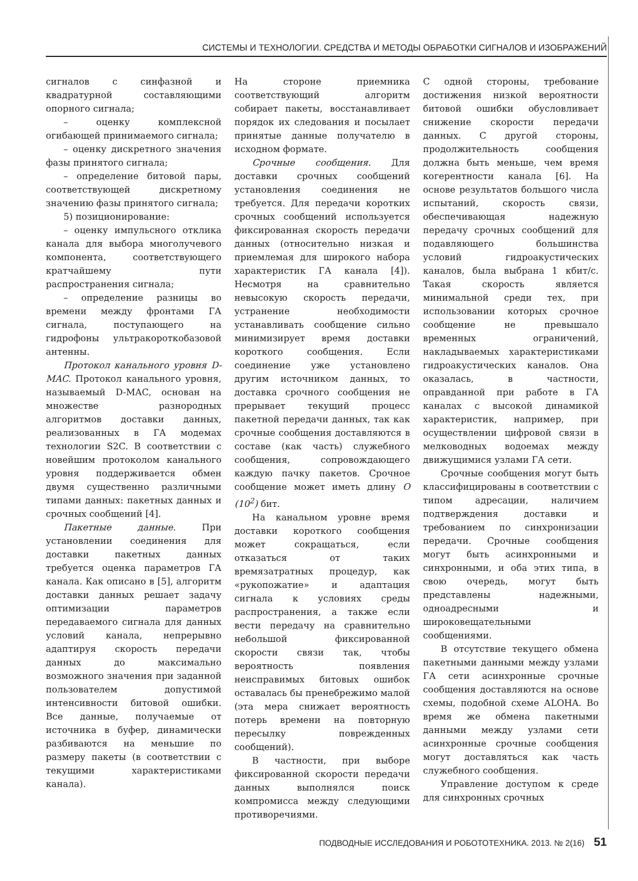СИСТЕМЫ И ТЕХНОЛОГИИ. СРЕДСТВА И МЕТОДЫ ОБРАБОТКИ СИГНАЛОВ И ИЗОБРАЖЕНИЙ
сигналов с синфазной и квадратурной составляющими опорного сигнала;
– оценку комплексной огибающей принимаемого сигнала;
– оценку дискретного значения фазы принятого сигнала;
– определение битовой пары, соответствующей дискретному значению фазы принятого сигнала;
5) позиционирование:
– оценку импульсного отклика канала для выбора многолучевого компонента, соответствующего кратчайшему пути распространения сигнала;
– определение разницы во времени между фронтами ГА сигнала, поступающего на гидрофоны ультракороткобазовой антенны.
Протокол канального уровня D-MAC. Протокол канального уровня, называемый D-MAC, основан на множестве разнородных алгоритмов доставки данных, реализованных в ГА модемах технологии S2C. В соответствии с новейшим протоколом канального уровня поддерживается обмен двумя существенно различными типами данных: пакетных данных и срочных сообщений [4].
Пакетные данные. При установлении соединения для доставки пакетных данных требуется оценка параметров ГА канала. Как описано в [5], алгоритм доставки данных решает задачу оптимизации параметров передаваемого сигнала для данных условий канала, непрерывно адаптируя скорость передачи данных до максимально возможного значения при заданной пользователем допустимой интенсивности битовой ошибки. Все данные, получаемые от источника в буфер, динамически разбиваются на меньшие по размеру пакеты (в соответствии с текущими характеристиками канала).
На стороне приемника соответствующий алгоритм собирает пакеты, восстанавливает порядок их следования и посылает принятые данные получателю в исходном формате.
Срочные сообщения. Для доставки срочных сообщений установления соединения не требуется. Для передачи коротких срочных сообщений используется фиксированная скорость передачи данных (относительно низкая и приемлемая для широкого набора характеристик ГА канала [4]). Несмотря на сравнительно невысокую скорость передачи, устранение необходимости устанавливать сообщение сильно минимизирует время доставки короткого сообщения. Если соединение уже установлено другим источником данных, то доставка срочного сообщения не прерывает текущий процесс пакетной передачи данных, так как срочные сообщения доставляются в составе (как часть) служебного сообщения, сопровождающего каждую пачку пакетов. Срочное сообщение может иметь длину O (10<sup>2</sup>) бит.
На канальном уровне время доставки короткого сообщения может сокращаться, если отказаться от таких времязатратных процедур, как «рукопожатие» и адаптация сигнала к условиях среды распространения, а также если вести передачу на сравнительно небольшой фиксированной скорости связи так, чтобы вероятность появления неисправимых битовых ошибок оставалась бы пренебрежимо малой (эта мера снижает вероятность потерь времени на повторную пересылку поврежденных сообщений).
В частности, при выборе фиксированной скорости передачи данных выполнялся поиск компромисса между следующими противоречиями.
С одной стороны, требование достижения низкой вероятности битовой ошибки обусловливает снижение скорости передачи данных. С другой стороны, продолжительность сообщения должна быть меньше, чем время когерентности канала [6]. На основе результатов большого числа испытаний, скорость связи, обеспечивающая надежную передачу срочных сообщений для подавляющего большинства условий гидроакустических каналов, была выбрана 1 кбит/с. Такая скорость является минимальной среди тех, при использовании которых срочное сообщение не превышало временных ограничений, накладываемых характеристиками гидроакустических каналов. Она оказалась, в частности, оправданной при работе в ГА каналах с высокой динамикой характеристик, например, при осуществлении цифровой связи в мелководных водоемах между движущимися узлами ГА сети.
Срочные сообщения могут быть классифицированы в соответствии с типом адресации, наличием подтверждения доставки и требованием по синхронизации передачи. Срочные сообщения могут быть асинхронными и синхронными, и оба этих типа, в свою очередь, могут быть представлены надежными, одноадресными и широковещательными сообщениями.
В отсутствие текущего обмена пакетными данными между узлами ГА сети асинхронные срочные сообщения доставляются на основе схемы, подобной схеме ALOHA. Во время же обмена пакетными данными между узлами сети асинхронные срочные сообщения могут доставляться как часть служебного сообщения.
Управление доступом к среде для синхронных срочных
ПОДВОДНЫЕ ИССЛЕДОВАНИЯ И РОБОТОТЕХНИКА. 2013. № 2(16) 51